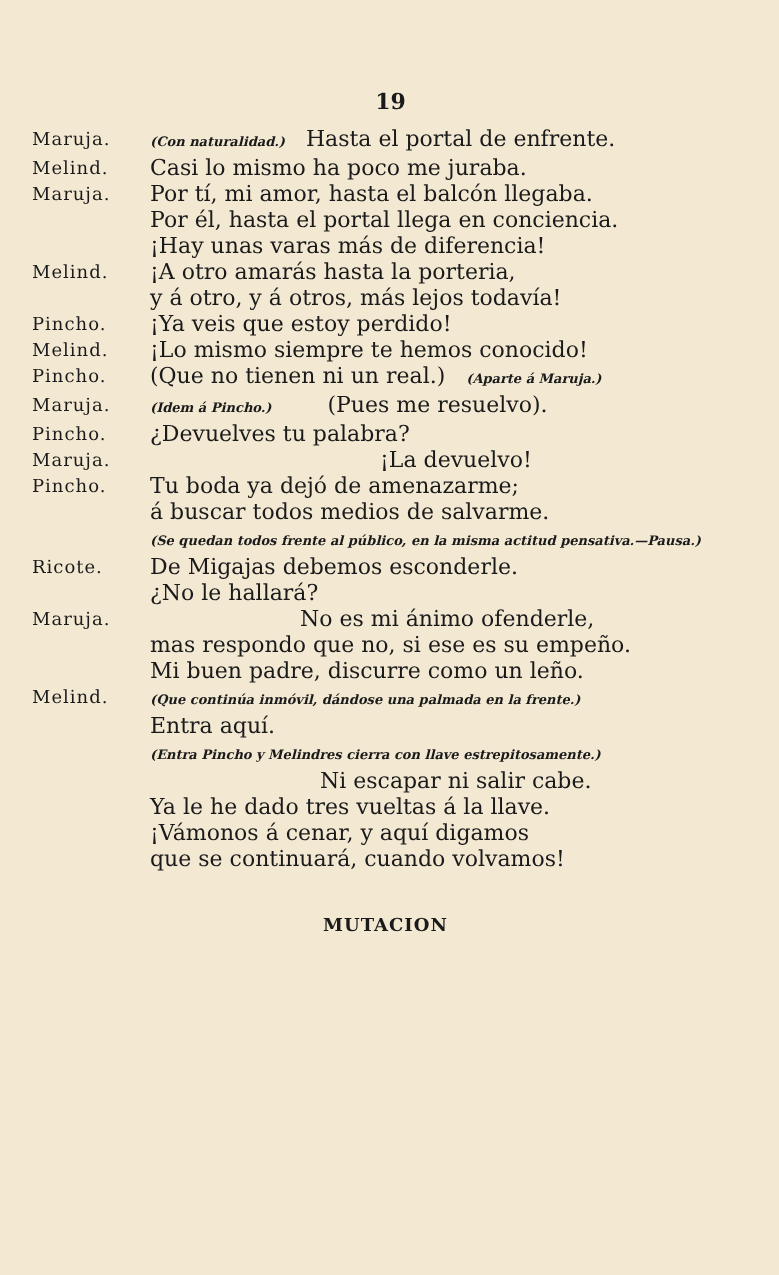19
Maruja.
(Con naturalidad.) Hasta el portal de enfrente.
Melind.
Casi lo mismo ha poco me juraba.
Maruja.
Por tí, mi amor, hasta el balcón llegaba.
Por él, hasta el portal llega en conciencia.
¡Hay unas varas más de diferencia!
Melind.
¡A otro amarás hasta la porteria,
y á otro, y á otros, más lejos todavía!
Pincho.
¡Ya veis que estoy perdido!
Melind.
¡Lo mismo siempre te hemos conocido!
Pincho.
(Que no tienen ni un real.) (Aparte á Maruja.)
Maruja.
(Idem á Pincho.) (Pues me resuelvo).
Pincho.
¿Devuelves tu palabra?
Maruja.
¡La devuelvo!
Pincho.
Tu boda ya dejó de amenazarme;
á buscar todos medios de salvarme.
(Se quedan todos frente al público, en la misma actitud pensativa.—Pausa.)
Ricote.
De Migajas debemos esconderle.
¿No le hallará?
Maruja.
No es mi ánimo ofenderle,
mas respondo que no, si ese es su empeño.
Mi buen padre, discurre como un leño.
Melind.
(Que continúa inmóvil, dándose una palmada en la frente.)
Entra aquí.
(Entra Pincho y Melindres cierra con llave estrepitosamente.)
Ni escapar ni salir cabe.
Ya le he dado tres vueltas á la llave.
¡Vámonos á cenar, y aquí digamos
que se continuará, cuando volvamos!
MUTACION